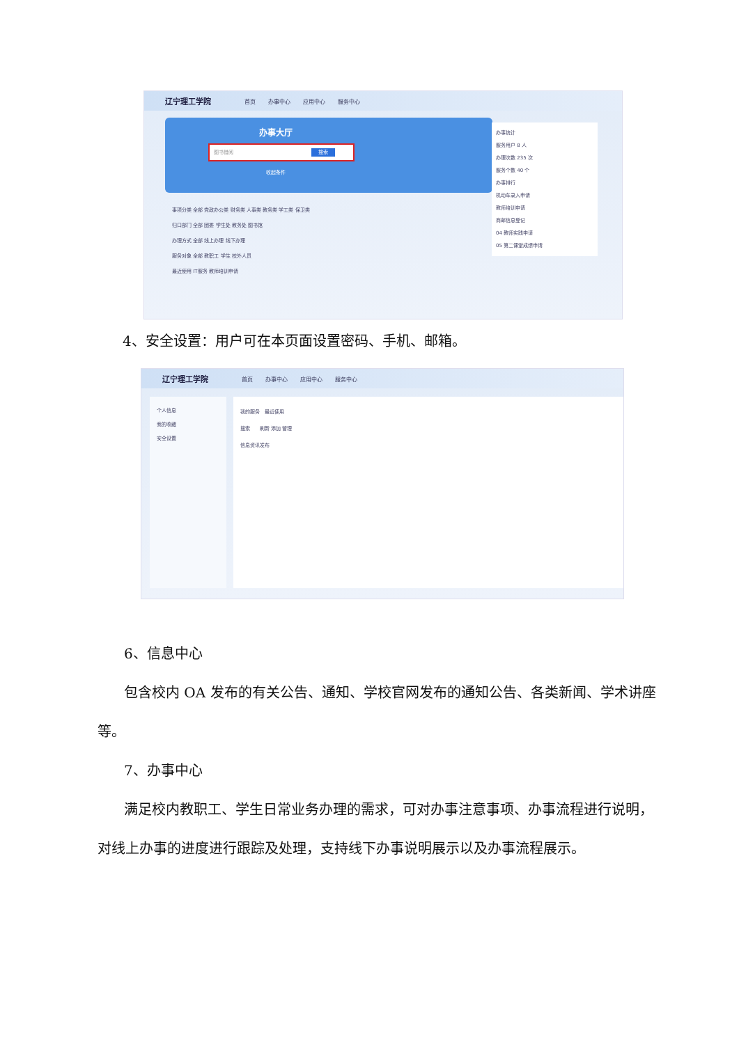辽宁理工学院 首页 办事中心 应用中心 服务中心
办事大厅
图书借阅 搜索
收起条件
事项分类 全部 党政办公类 财务类 人事类 教务类 学工类 保卫类
归口部门 全部 团委 学生处 教务处 图书馆
办理方式 全部 线上办理 线下办理
服务对象 全部 教职工 学生 校外人员
最近使用 IT服务 教师培训申请
办事统计
服务用户 8 人
办理次数 235 次
服务个数 40 个
办事排行
机动车录入申请
教师培训申请
商邮信息登记
04 教师实践申请
05 第二课堂成绩申请
4、安全设置：用户可在本页面设置密码、手机、邮箱。
辽宁理工学院 首页 办事中心 应用中心 服务中心
个人信息
我的收藏
安全设置
我的服务　最近使用
搜索　　刷新 添加 管理
信息资讯发布
6、信息中心
包含校内 OA 发布的有关公告、通知、学校官网发布的通知公告、各类新闻、学术讲座等。
7、办事中心
满足校内教职工、学生日常业务办理的需求，可对办事注意事项、办事流程进行说明，对线上办事的进度进行跟踪及处理，支持线下办事说明展示以及办事流程展示。